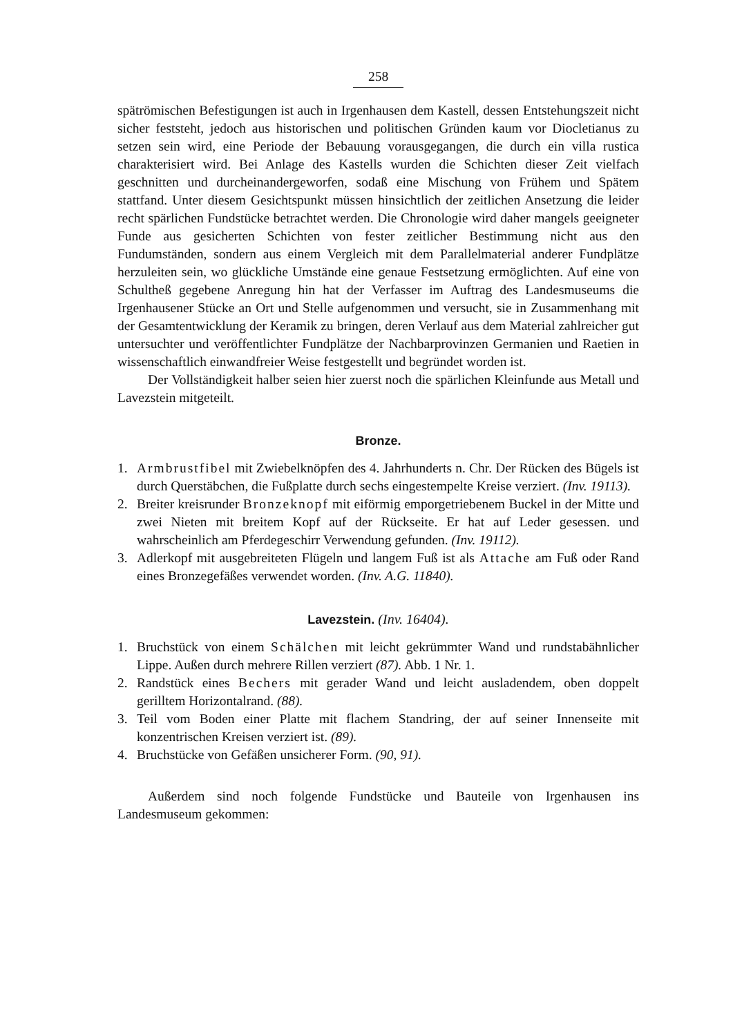258
spätrömischen Befestigungen ist auch in Irgenhausen dem Kastell, dessen Entstehungszeit nicht sicher feststeht, jedoch aus historischen und politischen Gründen kaum vor Diocletianus zu setzen sein wird, eine Periode der Bebauung vorausgegangen, die durch ein villa rustica charakterisiert wird. Bei Anlage des Kastells wurden die Schichten dieser Zeit vielfach geschnitten und durcheinandergeworfen, sodaß eine Mischung von Frühem und Spätem stattfand. Unter diesem Gesichtspunkt müssen hinsichtlich der zeitlichen Ansetzung die leider recht spärlichen Fundstücke betrachtet werden. Die Chronologie wird daher mangels geeigneter Funde aus gesicherten Schichten von fester zeitlicher Bestimmung nicht aus den Fundumständen, sondern aus einem Vergleich mit dem Parallelmaterial anderer Fundplätze herzuleiten sein, wo glückliche Umstände eine genaue Festsetzung ermöglichten. Auf eine von Schultheß gegebene Anregung hin hat der Verfasser im Auftrag des Landesmuseums die Irgenhausener Stücke an Ort und Stelle aufgenommen und versucht, sie in Zusammenhang mit der Gesamtentwicklung der Keramik zu bringen, deren Verlauf aus dem Material zahlreicher gut untersuchter und veröffentlichter Fundplätze der Nachbarprovinzen Germanien und Raetien in wissenschaftlich einwandfreier Weise festgestellt und begründet worden ist.
Der Vollständigkeit halber seien hier zuerst noch die spärlichen Kleinfunde aus Metall und Lavezstein mitgeteilt.
Bronze.
1. Armbrustfibel mit Zwiebelknöpfen des 4. Jahrhunderts n. Chr. Der Rücken des Bügels ist durch Querstäbchen, die Fußplatte durch sechs eingestempelte Kreise verziert. (Inv. 19113).
2. Breiter kreisrunder Bronzeknopf mit eiförmig emporgetriebenem Buckel in der Mitte und zwei Nieten mit breitem Kopf auf der Rückseite. Er hat auf Leder gesessen. und wahrscheinlich am Pferdegeschirr Verwendung gefunden. (Inv. 19112).
3. Adlerkopf mit ausgebreiteten Flügeln und langem Fuß ist als Attache am Fuß oder Rand eines Bronzegefäßes verwendet worden. (Inv. A.G. 11840).
Lavezstein. (Inv. 16404).
1. Bruchstück von einem Schälchen mit leicht gekrümmter Wand und rundstabähnlicher Lippe. Außen durch mehrere Rillen verziert (87). Abb. 1 Nr. 1.
2. Randstück eines Bechers mit gerader Wand und leicht ausladendem, oben doppelt gerilltem Horizontalrand. (88).
3. Teil vom Boden einer Platte mit flachem Standring, der auf seiner Innenseite mit konzentrischen Kreisen verziert ist. (89).
4. Bruchstücke von Gefäßen unsicherer Form. (90, 91).
Außerdem sind noch folgende Fundstücke und Bauteile von Irgenhausen ins Landesmuseum gekommen: